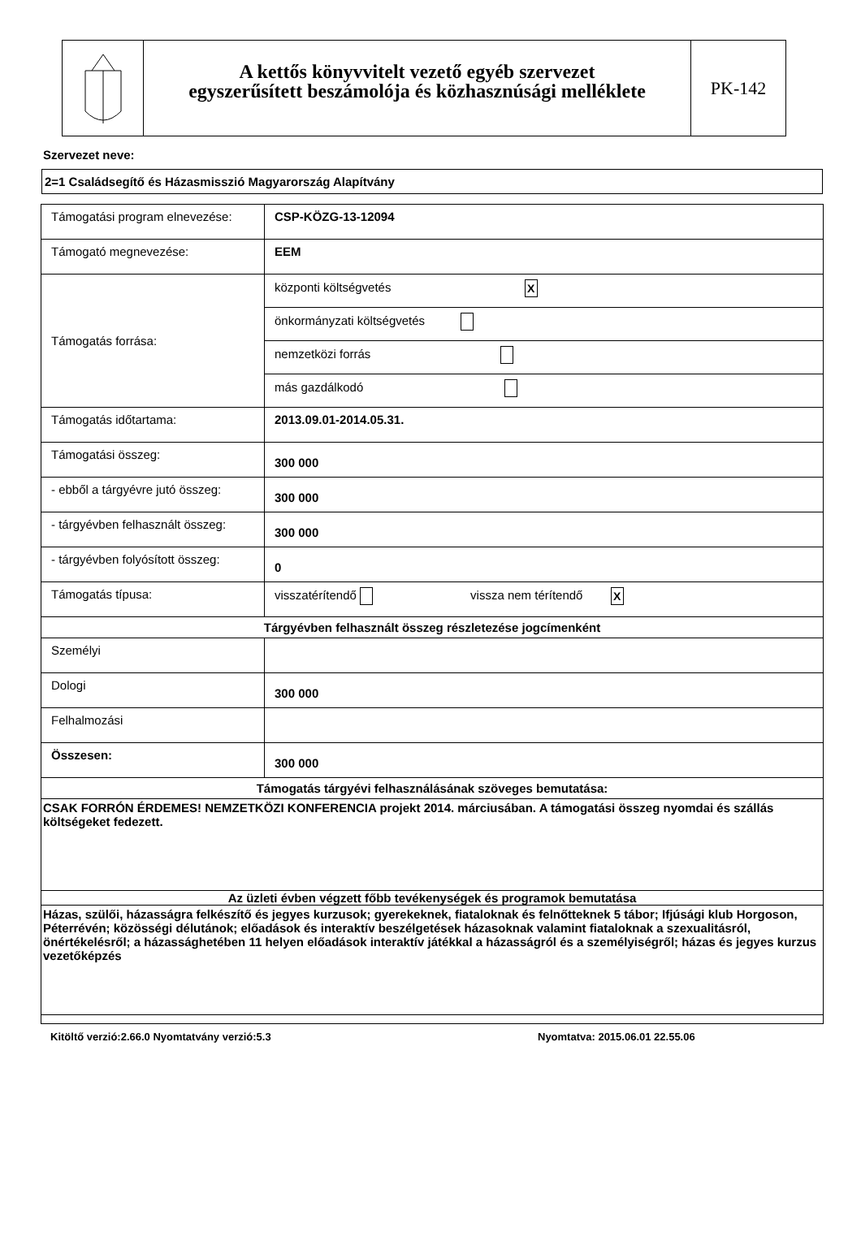A kettős könyvvitelt vezető egyéb szervezet
egyszerűsített beszámolója és közhasznúsági melléklete
PK-142
Szervezet neve:
2=1 Családsegítő és Házasmisszió Magyarország Alapítvány
| Támogatási program elnevezése: | CSP-KÖZG-13-12094 |
| Támogató megnevezése: | EEM |
| Támogatás forrása: | / központi költségvetés X / / önkormányzati költségvetés / / nemzetközi forrás / / más gazdálkodó / |
| Támogatás időtartama: | 2013.09.01-2014.05.31. |
| Támogatási összeg: | 300 000 |
| - ebből a tárgyévre jutó összeg: | 300 000 |
| - tárgyévben felhasznált összeg: | 300 000 |
| - tárgyévben folyósított összeg: | 0 |
| Támogatás típusa: | visszatérítendő vissza nem térítendő X |
| Tárgyévben felhasznált összeg részletezése jogcímenként | |
| Személyi | |
| Dologi | 300 000 |
| Felhalmozási | |
| Összesen: | 300 000 |
| Támogatás tárgyévi felhasználásának szöveges bemutatása: | |
| CSAK FORRÓN ÉRDEMES! NEMZETKÖZI KONFERENCIA projekt 2014. márciusában. A támogatási összeg nyomdai és szállás költségeket fedezett. | |
| Az üzleti évben végzett főbb tevékenységek és programok bemutatása | |
| Házas, szülői, házasságra felkészítő és jegyes kurzusok; gyerekeknek, fiataloknak és felnőtteknek 5 tábor; Ifjúsági klub Horgoson, Péterrévén; közösségi délutánok; előadások és interaktív beszélgetések házasoknak valamint fiataloknak a szexualitásról, önértékelésről; a házassághetében 11 helyen előadások interaktív játékkal a házasságról és a személyiségről; házas és jegyes kurzus vezetőképzés | |
Kitöltő verzió:2.66.0 Nyomtatvány verzió:5.3 Nyomtatva: 2015.06.01 22.55.06